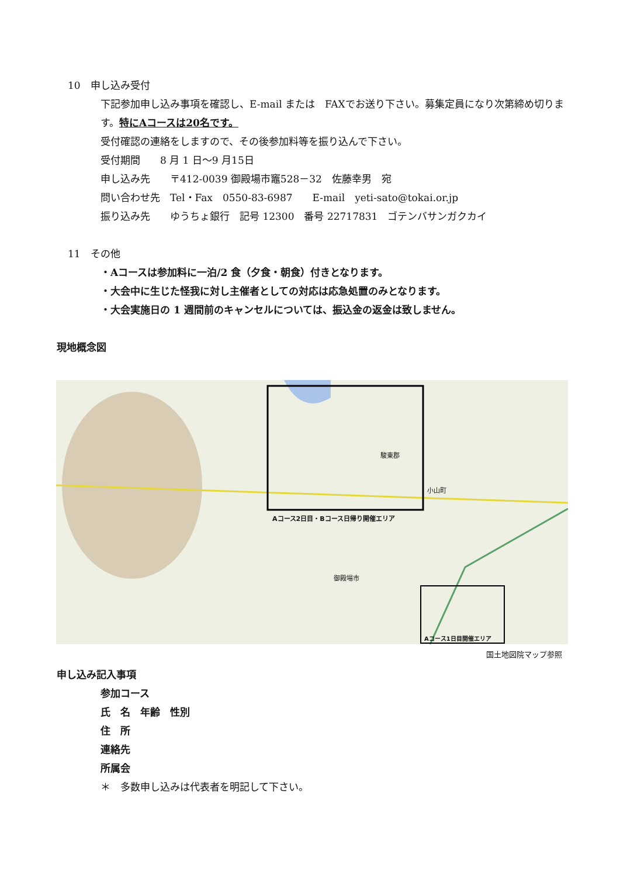10　申し込み受付
下記参加申し込み事項を確認し、E-mail または　FAXでお送り下さい。募集定員になり次第締め切りま
す。特にAコースは20名です。
受付確認の連絡をしますので、その後参加料等を振り込んで下さい。
受付期間　　8 月 1 日～9 月15日
申し込み先　　〒412-0039 御殿場市竈528－32　佐藤幸男　宛
問い合わせ先　Tel・Fax　0550-83-6987　　E-mail　yeti-sato@tokai.or.jp
振り込み先　　ゆうちょ銀行　記号 12300　番号 22717831　ゴテンバサンガクカイ
11　その他
・Aコースは参加料に一泊/2 食（夕食・朝食）付きとなります。
・大会中に生じた怪我に対し主催者としての対応は応急処置のみとなります。
・大会実施日の 1 週間前のキャンセルについては、振込金の返金は致しません。
現地概念図
Aコース2日目・Bコース日帰り開催エリア
Aコース1日目開催エリア
御殿場市
駿東郡
小山町
国土地図院マップ参照
申し込み記入事項
参加コース
氏　名　年齢　性別
住　所
連絡先
所属会
＊　多数申し込みは代表者を明記して下さい。